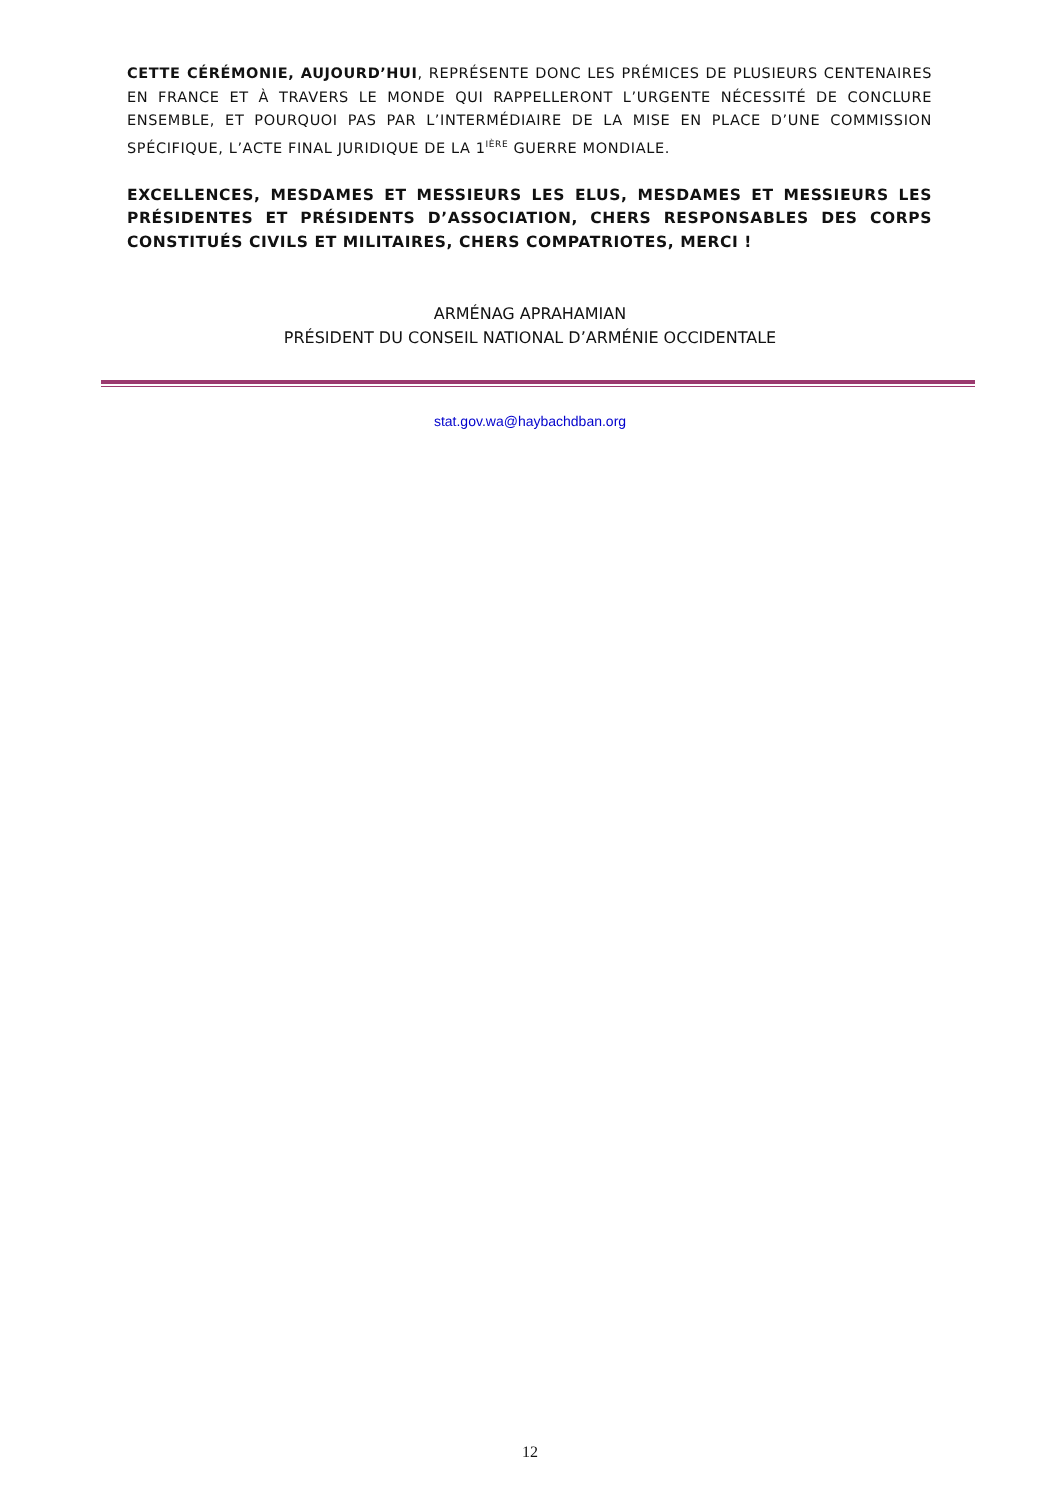CETTE CÉRÉMONIE, AUJOURD’HUI, REPRÉSENTE DONC LES PRÉMICES DE PLUSIEURS CENTENAIRES EN FRANCE ET À TRAVERS LE MONDE QUI RAPPELLERONT L’URGENTE NÉCESSITÉ DE CONCLURE ENSEMBLE, ET POURQUOI PAS PAR L’INTERMÉDIAIRE DE LA MISE EN PLACE D’UNE COMMISSION SPÉCIFIQUE, L’ACTE FINAL JURIDIQUE DE LA 1<sup>IÈRE</sup> GUERRE MONDIALE.
EXCELLENCES, MESDAMES ET MESSIEURS LES ELUS, MESDAMES ET MESSIEURS LES PRÉSIDENTES ET PRÉSIDENTS D’ASSOCIATION, CHERS RESPONSABLES DES CORPS CONSTITUÉS CIVILS ET MILITAIRES, CHERS COMPATRIOTES, MERCI !
ARMÉNAG APRAHAMIAN
PRÉSIDENT DU CONSEIL NATIONAL D’ARMÉNIE OCCIDENTALE
stat.gov.wa@haybachdban.org
12